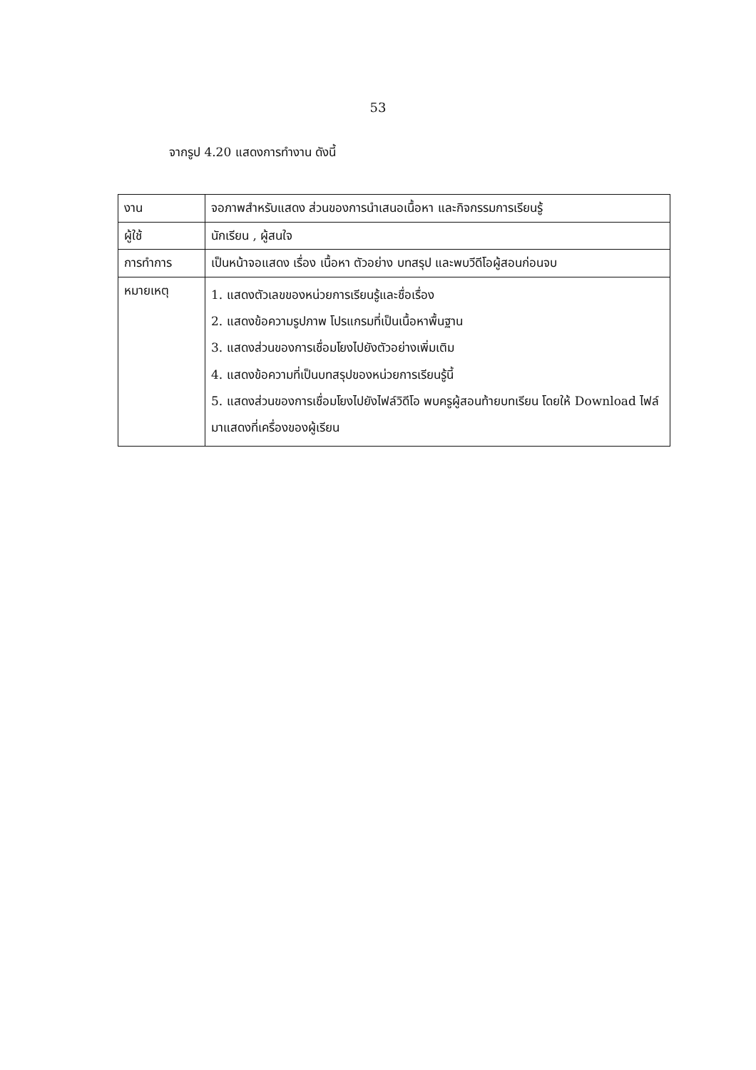53
จากรูป 4.20 แสดงการทำงาน ดังนี้
| งาน | จอภาพสำหรับแสดง ส่วนของการนำเสนอเนื้อหา และกิจกรรมการเรียนรู้ |
| ผู้ใช้ | นักเรียน , ผู้สนใจ |
| การทำการ | เป็นหน้าจอแสดง เรื่อง เนื้อหา ตัวอย่าง บทสรุป และพบวีดีโอผู้สอนก่อนจบ |
| หมายเหตุ | 1. แสดงตัวเลขของหน่วยการเรียนรู้และชื่อเรื่อง 2. แสดงข้อความรูปภาพ โปรแกรมที่เป็นเนื้อหาพื้นฐาน 3. แสดงส่วนของการเชื่อมโยงไปยังตัวอย่างเพิ่มเติม 4. แสดงข้อความที่เป็นบทสรุปของหน่วยการเรียนรู้นี้ 5. แสดงส่วนของการเชื่อมโยงไปยังไฟล์วิดีโอ พบครูผู้สอนท้ายบทเรียน โดยให้ Download ไฟล์มาแสดงที่เครื่องของผู้เรียน |